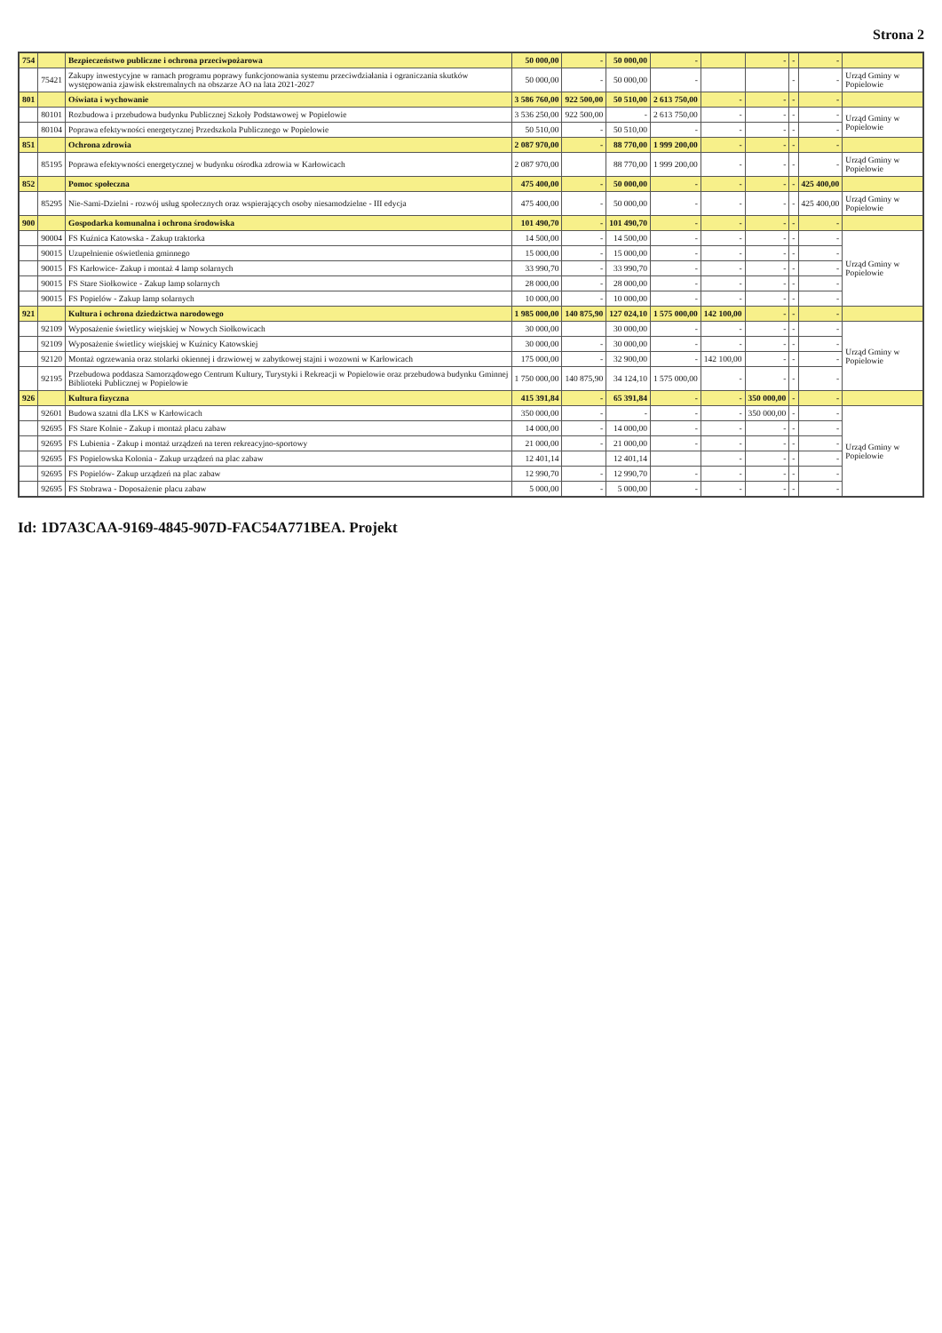Strona 2
| 754 | | Bezpieczeństwo publiczne i ochrona przeciwpożarowa | 50 000,00 | - | 50 000,00 | - | | - | - | - | |
| | 75421 | Zakupy inwestycyjne w ramach programu poprawy funkcjonowania systemu przeciwdziałania i ograniczania skutków występowania zjawisk ekstremalnych na obszarze AO na lata 2021-2027 | 50 000,00 | - | 50 000,00 | - | | | - | - | Urząd Gminy w Popielowie |
| 801 | | Oświata i wychowanie | 3 586 760,00 | 922 500,00 | 50 510,00 | 2 613 750,00 | - | - | - | - | |
| | 80101 | Rozbudowa i przebudowa budynku Publicznej Szkoły Podstawowej w Popielowie | 3 536 250,00 | 922 500,00 | - | 2 613 750,00 | - | - | - | - | Urząd Gminy w Popielowie |
| | 80104 | Poprawa efektywności energetycznej Przedszkola Publicznego w Popielowie | 50 510,00 | - | 50 510,00 | - | - | - | - | - | |
| 851 | | Ochrona zdrowia | 2 087 970,00 | - | 88 770,00 | 1 999 200,00 | - | - | - | - | |
| | 85195 | Poprawa efektywności energetycznej w budynku ośrodka zdrowia w Karłowicach | 2 087 970,00 | | 88 770,00 | 1 999 200,00 | - | - | - | - | Urząd Gminy w Popielowie |
| 852 | | Pomoc społeczna | 475 400,00 | - | 50 000,00 | - | - | - | - | 425 400,00 | |
| | 85295 | Nie-Sami-Dzielni - rozwój usług społecznych oraz wspierających osoby niesamodzielne - III edycja | 475 400,00 | - | 50 000,00 | - | - | - | - | 425 400,00 | Urząd Gminy w Popielowie |
| 900 | | Gospodarka komunalna i ochrona środowiska | 101 490,70 | - | 101 490,70 | - | - | - | - | - | |
| | 90004 | FS Kuźnica Katowska - Zakup traktorka | 14 500,00 | - | 14 500,00 | - | - | - | - | - | Urząd Gminy w Popielowie |
| | 90015 | Uzupełnienie oświetlenia gminnego | 15 000,00 | - | 15 000,00 | - | - | - | - | - | |
| | 90015 | FS Karłowice- Zakup i montaż 4 lamp solarnych | 33 990,70 | - | 33 990,70 | - | - | - | - | - | |
| | 90015 | FS Stare Siołkowice - Zakup lamp solarnych | 28 000,00 | - | 28 000,00 | - | - | - | - | - | |
| | 90015 | FS Popielów - Zakup lamp solarnych | 10 000,00 | - | 10 000,00 | - | - | - | - | - | |
| 921 | | Kultura i ochrona dziedzictwa narodowego | 1 985 000,00 | 140 875,90 | 127 024,10 | 1 575 000,00 | 142 100,00 | - | - | - | |
| | 92109 | Wyposażenie świetlicy wiejskiej w Nowych Siołkowicach | 30 000,00 | | 30 000,00 | - | - | - | - | - | Urząd Gminy w Popielowie |
| | 92109 | Wyposażenie świetlicy wiejskiej w Kuźnicy Katowskiej | 30 000,00 | - | 30 000,00 | - | - | - | - | - | |
| | 92120 | Montaż ogrzewania oraz stolarki okiennej i drzwiowej w zabytkowej stajni i wozowni w Karłowicach | 175 000,00 | - | 32 900,00 | - | 142 100,00 | - | - | - | |
| | 92195 | Przebudowa poddasza Samorządowego Centrum Kultury, Turystyki i Rekreacji w Popielowie oraz przebudowa budynku Gminnej Biblioteki Publicznej w Popielowie | 1 750 000,00 | 140 875,90 | 34 124,10 | 1 575 000,00 | - | - | - | - | |
| 926 | | Kultura fizyczna | 415 391,84 | - | 65 391,84 | - | - | 350 000,00 | - | - | |
| | 92601 | Budowa szatni dla LKS w Karłowicach | 350 000,00 | - | - | - | - | 350 000,00 | - | - | Urząd Gminy w Popielowie |
| | 92695 | FS Stare Kolnie - Zakup i montaż placu zabaw | 14 000,00 | - | 14 000,00 | - | - | - | - | - | |
| | 92695 | FS Lubienia - Zakup i montaż urządzeń na teren rekreacyjno-sportowy | 21 000,00 | - | 21 000,00 | - | - | - | - | - | |
| | 92695 | FS Popielowska Kolonia - Zakup urządzeń na plac zabaw | 12 401,14 | | 12 401,14 | | - | - | - | - | |
| | 92695 | FS Popielów- Zakup urządzeń na plac zabaw | 12 990,70 | - | 12 990,70 | - | - | - | - | - | |
| | 92695 | FS Stobrawa - Doposażenie placu zabaw | 5 000,00 | - | 5 000,00 | - | - | - | - | - | |
Id: 1D7A3CAA-9169-4845-907D-FAC54A771BEA. Projekt